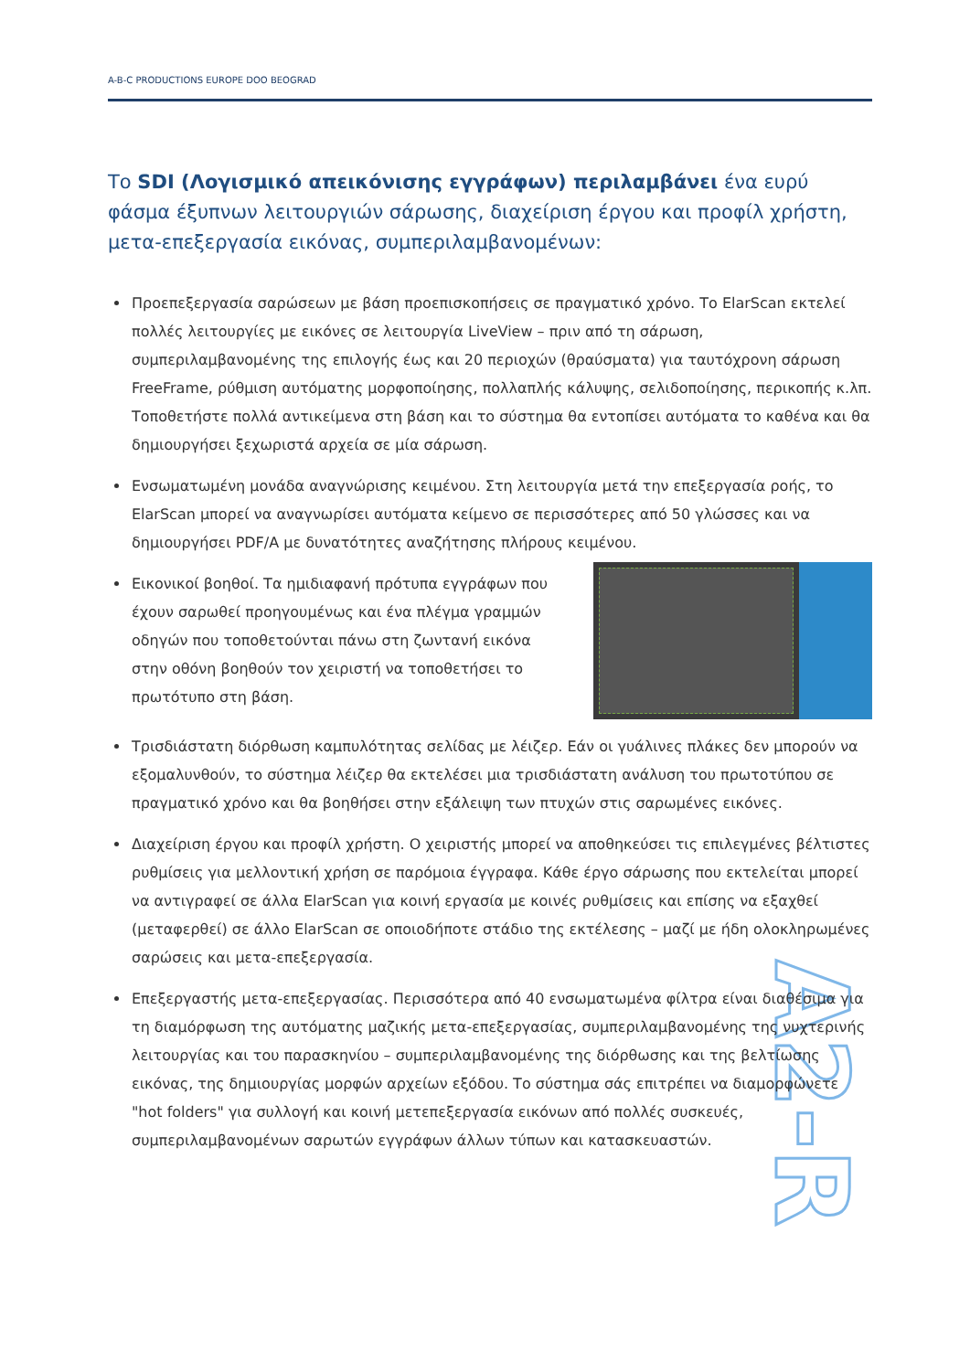A2-R
A-B-C PRODUCTIONS EUROPE DOO BEOGRAD
Το SDI (Λογισμικό απεικόνισης εγγράφων) περιλαμβάνει ένα ευρύ φάσμα έξυπνων λειτουργιών σάρωσης, διαχείριση έργου και προφίλ χρήστη, μετα-επεξεργασία εικόνας, συμπεριλαμβανομένων:
Προεπεξεργασία σαρώσεων με βάση προεπισκοπήσεις σε πραγματικό χρόνο. Το ElarScan εκτελεί πολλές λειτουργίες με εικόνες σε λειτουργία LiveView – πριν από τη σάρωση, συμπεριλαμβανομένης της επιλογής έως και 20 περιοχών (θραύσματα) για ταυτόχρονη σάρωση FreeFrame, ρύθμιση αυτόματης μορφοποίησης, πολλαπλής κάλυψης, σελιδοποίησης, περικοπής κ.λπ. Τοποθετήστε πολλά αντικείμενα στη βάση και το σύστημα θα εντοπίσει αυτόματα το καθένα και θα δημιουργήσει ξεχωριστά αρχεία σε μία σάρωση.
Ενσωματωμένη μονάδα αναγνώρισης κειμένου. Στη λειτουργία μετά την επεξεργασία ροής, το ElarScan μπορεί να αναγνωρίσει αυτόματα κείμενο σε περισσότερες από 50 γλώσσες και να δημιουργήσει PDF/A με δυνατότητες αναζήτησης πλήρους κειμένου.
Εικονικοί βοηθοί. Τα ημιδιαφανή πρότυπα εγγράφων που έχουν σαρωθεί προηγουμένως και ένα πλέγμα γραμμών οδηγών που τοποθετούνται πάνω στη ζωντανή εικόνα στην οθόνη βοηθούν τον χειριστή να τοποθετήσει το πρωτότυπο στη βάση.
Τρισδιάστατη διόρθωση καμπυλότητας σελίδας με λέιζερ. Εάν οι γυάλινες πλάκες δεν μπορούν να εξομαλυνθούν, το σύστημα λέιζερ θα εκτελέσει μια τρισδιάστατη ανάλυση του πρωτοτύπου σε πραγματικό χρόνο και θα βοηθήσει στην εξάλειψη των πτυχών στις σαρωμένες εικόνες.
Διαχείριση έργου και προφίλ χρήστη. Ο χειριστής μπορεί να αποθηκεύσει τις επιλεγμένες βέλτιστες ρυθμίσεις για μελλοντική χρήση σε παρόμοια έγγραφα. Κάθε έργο σάρωσης που εκτελείται μπορεί να αντιγραφεί σε άλλα ElarScan για κοινή εργασία με κοινές ρυθμίσεις και επίσης να εξαχθεί (μεταφερθεί) σε άλλο ElarScan σε οποιοδήποτε στάδιο της εκτέλεσης – μαζί με ήδη ολοκληρωμένες σαρώσεις και μετα-επεξεργασία.
Επεξεργαστής μετα-επεξεργασίας. Περισσότερα από 40 ενσωματωμένα φίλτρα είναι διαθέσιμα για τη διαμόρφωση της αυτόματης μαζικής μετα-επεξεργασίας, συμπεριλαμβανομένης της νυχτερινής λειτουργίας και του παρασκηνίου – συμπεριλαμβανομένης της διόρθωσης και της βελτίωσης εικόνας, της δημιουργίας μορφών αρχείων εξόδου. Το σύστημα σάς επιτρέπει να διαμορφώνετε "hot folders" για συλλογή και κοινή μετεπεξεργασία εικόνων από πολλές συσκευές, συμπεριλαμβανομένων σαρωτών εγγράφων άλλων τύπων και κατασκευαστών.